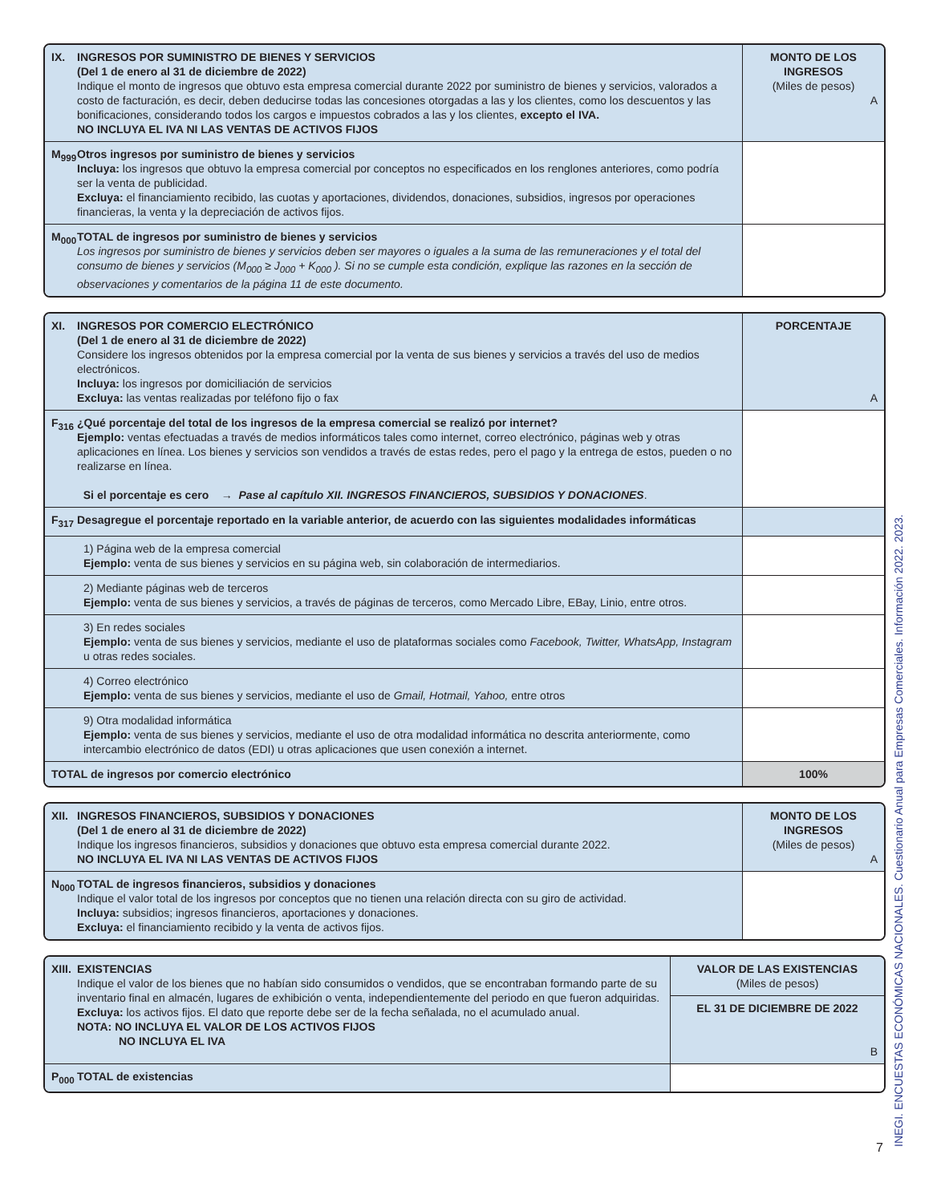| IX. INGRESOS POR SUMINISTRO DE BIENES Y SERVICIOS (Del 1 de enero al 31 de diciembre de 2022) Indique el monto de ingresos que obtuvo esta empresa comercial durante 2022 por suministro de bienes y servicios, valorados a costo de facturación, es decir, deben deducirse todas las concesiones otorgadas a las y los clientes, como los descuentos y las bonificaciones, considerando todos los cargos e impuestos cobrados a las y los clientes, excepto el IVA. NO INCLUYA EL IVA NI LAS VENTAS DE ACTIVOS FIJOS | MONTO DE LOS INGRESOS (Miles de pesos) A |
| --- | --- |
| M<sub>999</sub> Otros ingresos por suministro de bienes y servicios Incluya: los ingresos que obtuvo la empresa comercial por conceptos no especificados en los renglones anteriores, como podría ser la venta de publicidad. Excluya: el financiamiento recibido, las cuotas y aportaciones, dividendos, donaciones, subsidios, ingresos por operaciones financieras, la venta y la depreciación de activos fijos. | |
| M<sub>000</sub> TOTAL de ingresos por suministro de bienes y servicios Los ingresos por suministro de bienes y servicios deben ser mayores o iguales a la suma de las remuneraciones y el total del consumo de bienes y servicios (M<sub>000</sub> ≥ J<sub>000</sub> + K<sub>000</sub> ). Si no se cumple esta condición, explique las razones en la sección de observaciones y comentarios de la página 11 de este documento. | |
| XI. INGRESOS POR COMERCIO ELECTRÓNICO (Del 1 de enero al 31 de diciembre de 2022) Considere los ingresos obtenidos por la empresa comercial por la venta de sus bienes y servicios a través del uso de medios electrónicos. Incluya: los ingresos por domiciliación de servicios Excluya: las ventas realizadas por teléfono fijo o fax | PORCENTAJE A |
| --- | --- |
| F<sub>316</sub> ¿Qué porcentaje del total de los ingresos de la empresa comercial se realizó por internet? Ejemplo: ventas efectuadas a través de medios informáticos tales como internet, correo electrónico, páginas web y otras aplicaciones en línea. Los bienes y servicios son vendidos a través de estas redes, pero el pago y la entrega de estos, pueden o no realizarse en línea. Si el porcentaje es cero → Pase al capítulo XII. INGRESOS FINANCIEROS, SUBSIDIOS Y DONACIONES . | |
| F<sub>317</sub> Desagregue el porcentaje reportado en la variable anterior, de acuerdo con las siguientes modalidades informáticas | |
| 1) Página web de la empresa comercial Ejemplo: venta de sus bienes y servicios en su página web, sin colaboración de intermediarios. | |
| 2) Mediante páginas web de terceros Ejemplo: venta de sus bienes y servicios, a través de páginas de terceros, como Mercado Libre, EBay, Linio, entre otros. | |
| 3) En redes sociales Ejemplo: venta de sus bienes y servicios, mediante el uso de plataformas sociales como Facebook, Twitter, WhatsApp, Instagram u otras redes sociales. | |
| 4) Correo electrónico Ejemplo: venta de sus bienes y servicios, mediante el uso de Gmail, Hotmail, Yahoo, entre otros | |
| 9) Otra modalidad informática Ejemplo: venta de sus bienes y servicios, mediante el uso de otra modalidad informática no descrita anteriormente, como intercambio electrónico de datos (EDI) u otras aplicaciones que usen conexión a internet. | |
| TOTAL de ingresos por comercio electrónico | 100% |
| XII. INGRESOS FINANCIEROS, SUBSIDIOS Y DONACIONES (Del 1 de enero al 31 de diciembre de 2022) Indique los ingresos financieros, subsidios y donaciones que obtuvo esta empresa comercial durante 2022. NO INCLUYA EL IVA NI LAS VENTAS DE ACTIVOS FIJOS | MONTO DE LOS INGRESOS (Miles de pesos) A |
| --- | --- |
| N<sub>000</sub> TOTAL de ingresos financieros, subsidios y donaciones Indique el valor total de los ingresos por conceptos que no tienen una relación directa con su giro de actividad. Incluya: subsidios; ingresos financieros, aportaciones y donaciones. Excluya: el financiamiento recibido y la venta de activos fijos. | |
| XIII. EXISTENCIAS Indique el valor de los bienes que no habían sido consumidos o vendidos, que se encontraban formando parte de su inventario final en almacén, lugares de exhibición o venta, independientemente del periodo en que fueron adquiridas. Excluya: los activos fijos. El dato que reporte debe ser de la fecha señalada, no el acumulado anual. NOTA: NO INCLUYA EL VALOR DE LOS ACTIVOS FIJOS NO INCLUYA EL IVA | VALOR DE LAS EXISTENCIAS (Miles de pesos) |
| --- | --- |
| | EL 31 DE DICIEMBRE DE 2022 B |
| P<sub>000</sub> TOTAL de existencias | |
7 INEGI. ENCUESTAS ECONÓMICAS NACIONALES. Cuestionario Anual para Empresas Comerciales. Información 2022. 2023.